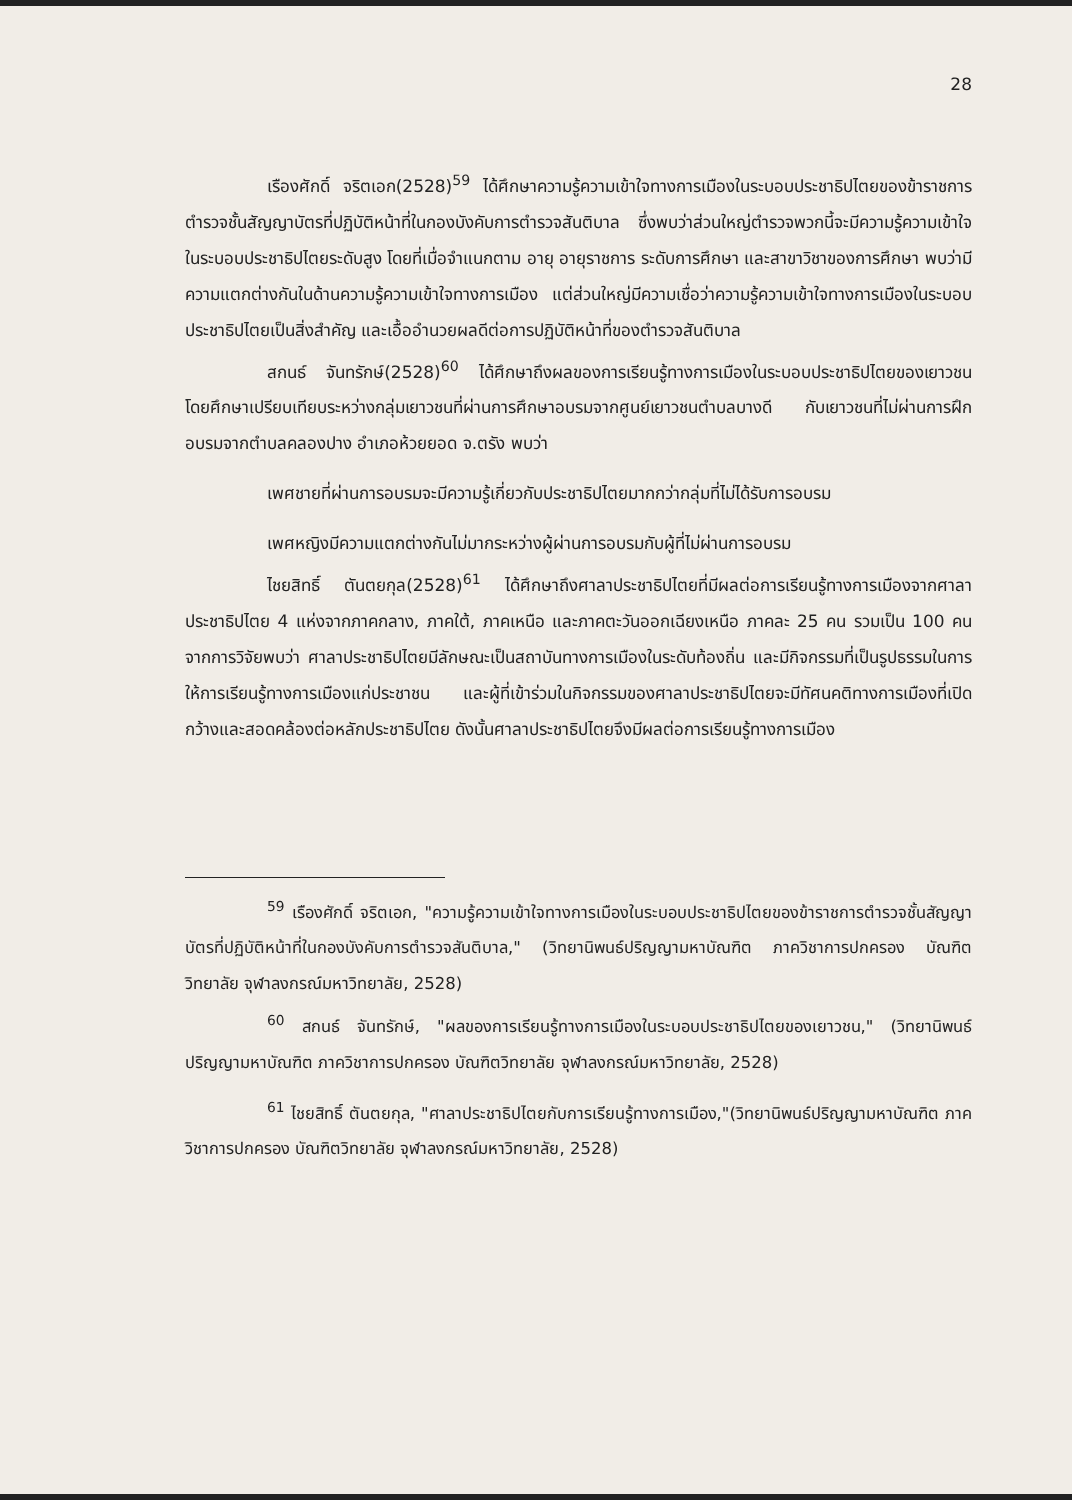28
เรืองศักดิ์ จริตเอก(2528)<sup>59</sup> ได้ศึกษาความรู้ความเข้าใจทางการเมืองในระบอบประชาธิปไตยของข้าราชการตำรวจชั้นสัญญาบัตรที่ปฏิบัติหน้าที่ในกองบังคับการตำรวจสันติบาล ซึ่งพบว่าส่วนใหญ่ตำรวจพวกนี้จะมีความรู้ความเข้าใจในระบอบประชาธิปไตยระดับสูง โดยที่เมื่อจำแนกตาม อายุ อายุราชการ ระดับการศึกษา และสาขาวิชาของการศึกษา พบว่ามีความแตกต่างกันในด้านความรู้ความเข้าใจทางการเมือง แต่ส่วนใหญ่มีความเชื่อว่าความรู้ความเข้าใจทางการเมืองในระบอบประชาธิปไตยเป็นสิ่งสำคัญ และเอื้ออำนวยผลดีต่อการปฏิบัติหน้าที่ของตำรวจสันติบาล
สกนธ์ จันทรักษ์(2528)<sup>60</sup> ได้ศึกษาถึงผลของการเรียนรู้ทางการเมืองในระบอบประชาธิปไตยของเยาวชน โดยศึกษาเปรียบเทียบระหว่างกลุ่มเยาวชนที่ผ่านการศึกษาอบรมจากศูนย์เยาวชนตำบลบางดี กับเยาวชนที่ไม่ผ่านการฝึกอบรมจากตำบลคลองปาง อำเภอห้วยยอด จ.ตรัง พบว่า
เพศชายที่ผ่านการอบรมจะมีความรู้เกี่ยวกับประชาธิปไตยมากกว่ากลุ่มที่ไม่ได้รับการอบรม
เพศหญิงมีความแตกต่างกันไม่มากระหว่างผู้ผ่านการอบรมกับผู้ที่ไม่ผ่านการอบรม
ไชยสิทธิ์ ตันตยกุล(2528)<sup>61</sup> ได้ศึกษาถึงศาลาประชาธิปไตยที่มีผลต่อการเรียนรู้ทางการเมืองจากศาลาประชาธิปไตย 4 แห่งจากภาคกลาง, ภาคใต้, ภาคเหนือ และภาคตะวันออกเฉียงเหนือ ภาคละ 25 คน รวมเป็น 100 คน จากการวิจัยพบว่า ศาลาประชาธิปไตยมีลักษณะเป็นสถาบันทางการเมืองในระดับท้องถิ่น และมีกิจกรรมที่เป็นรูปธรรมในการให้การเรียนรู้ทางการเมืองแก่ประชาชน และผู้ที่เข้าร่วมในกิจกรรมของศาลาประชาธิปไตยจะมีทัศนคติทางการเมืองที่เปิดกว้างและสอดคล้องต่อหลักประชาธิปไตย ดังนั้นศาลาประชาธิปไตยจึงมีผลต่อการเรียนรู้ทางการเมือง
<sup>59</sup> เรืองศักดิ์ จริตเอก, "ความรู้ความเข้าใจทางการเมืองในระบอบประชาธิปไตยของข้าราชการตำรวจชั้นสัญญาบัตรที่ปฏิบัติหน้าที่ในกองบังคับการตำรวจสันติบาล," (วิทยานิพนธ์ปริญญามหาบัณฑิต ภาควิชาการปกครอง บัณฑิตวิทยาลัย จุฬาลงกรณ์มหาวิทยาลัย, 2528)
<sup>60</sup> สกนธ์ จันทรักษ์, "ผลของการเรียนรู้ทางการเมืองในระบอบประชาธิปไตยของเยาวชน," (วิทยานิพนธ์ปริญญามหาบัณฑิต ภาควิชาการปกครอง บัณฑิตวิทยาลัย จุฬาลงกรณ์มหาวิทยาลัย, 2528)
<sup>61</sup> ไชยสิทธิ์ ตันตยกุล, "ศาลาประชาธิปไตยกับการเรียนรู้ทางการเมือง,"(วิทยานิพนธ์ปริญญามหาบัณฑิต ภาควิชาการปกครอง บัณฑิตวิทยาลัย จุฬาลงกรณ์มหาวิทยาลัย, 2528)